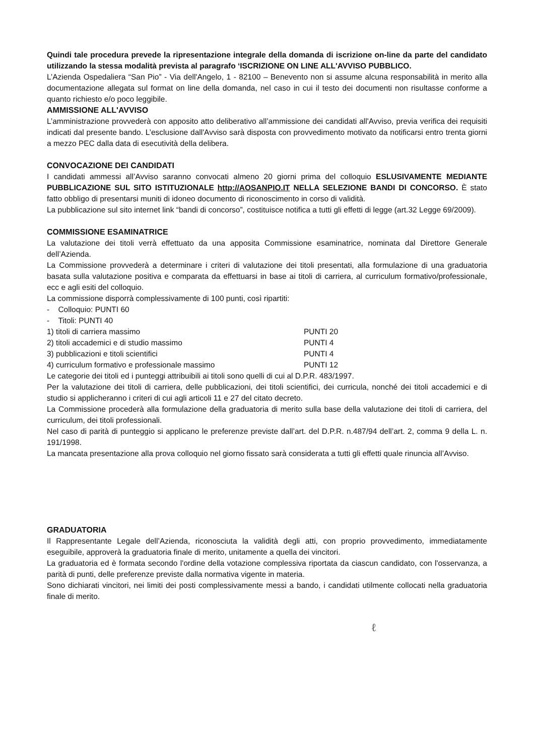Quindi tale procedura prevede la ripresentazione integrale della domanda di iscrizione on-line da parte del candidato utilizzando la stessa modalità prevista al paragrafo ‘ISCRIZIONE ON LINE ALL'AVVISO PUBBLICO.
L’Azienda Ospedaliera “San Pio” - Via dell'Angelo, 1 - 82100 – Benevento non si assume alcuna responsabilità in merito alla documentazione allegata sul format on line della domanda, nel caso in cui il testo dei documenti non risultasse conforme a quanto richiesto e/o poco leggibile.
AMMISSIONE ALL'AVVISO
L’amministrazione provvederà con apposito atto deliberativo all’ammissione dei candidati all'Avviso, previa verifica dei requisiti indicati dal presente bando. L’esclusione dall'Avviso sarà disposta con provvedimento motivato da notificarsi entro trenta giorni a mezzo PEC dalla data di esecutività della delibera.
CONVOCAZIONE DEI CANDIDATI
I candidati ammessi all’Avviso saranno convocati almeno 20 giorni prima del colloquio ESLUSIVAMENTE MEDIANTE PUBBLICAZIONE SUL SITO ISTITUZIONALE http://AOSANPIO.IT NELLA SELEZIONE BANDI DI CONCORSO. È stato fatto obbligo di presentarsi muniti di idoneo documento di riconoscimento in corso di validità.
La pubblicazione sul sito internet link “bandi di concorso”, costituisce notifica a tutti gli effetti di legge (art.32 Legge 69/2009).
COMMISSIONE ESAMINATRICE
La valutazione dei titoli verrà effettuato da una apposita Commissione esaminatrice, nominata dal Direttore Generale dell’Azienda.
La Commissione provvederà a determinare i criteri di valutazione dei titoli presentati, alla formulazione di una graduatoria basata sulla valutazione positiva e comparata da effettuarsi in base ai titoli di carriera, al curriculum formativo/professionale, ecc e agli esiti del colloquio.
La commissione disporrà complessivamente di 100 punti, così ripartiti:
- Colloquio: PUNTI 60
- Titoli: PUNTI 40
1) titoli di carriera massimo PUNTI 20
2) titoli accademici e di studio massimo PUNTI 4
3) pubblicazioni e titoli scientifici PUNTI 4
4) curriculum formativo e professionale massimo PUNTI 12
Le categorie dei titoli ed i punteggi attribuibili ai titoli sono quelli di cui al D.P.R. 483/1997.
Per la valutazione dei titoli di carriera, delle pubblicazioni, dei titoli scientifici, dei curricula, nonché dei titoli accademici e di studio si applicheranno i criteri di cui agli articoli 11 e 27 del citato decreto.
La Commissione procederà alla formulazione della graduatoria di merito sulla base della valutazione dei titoli di carriera, del curriculum, dei titoli professionali.
Nel caso di parità di punteggio si applicano le preferenze previste dall’art. del D.P.R. n.487/94 dell’art. 2, comma 9 della L. n. 191/1998.
La mancata presentazione alla prova colloquio nel giorno fissato sarà considerata a tutti gli effetti quale rinuncia all’Avviso.
GRADUATORIA
Il Rappresentante Legale dell’Azienda, riconosciuta la validità degli atti, con proprio provvedimento, immediatamente eseguibile, approverà la graduatoria finale di merito, unitamente a quella dei vincitori.
La graduatoria ed è formata secondo l'ordine della votazione complessiva riportata da ciascun candidato, con l'osservanza, a parità di punti, delle preferenze previste dalla normativa vigente in materia.
Sono dichiarati vincitori, nei limiti dei posti complessivamente messi a bando, i candidati utilmente collocati nella graduatoria finale di merito.
ℓ